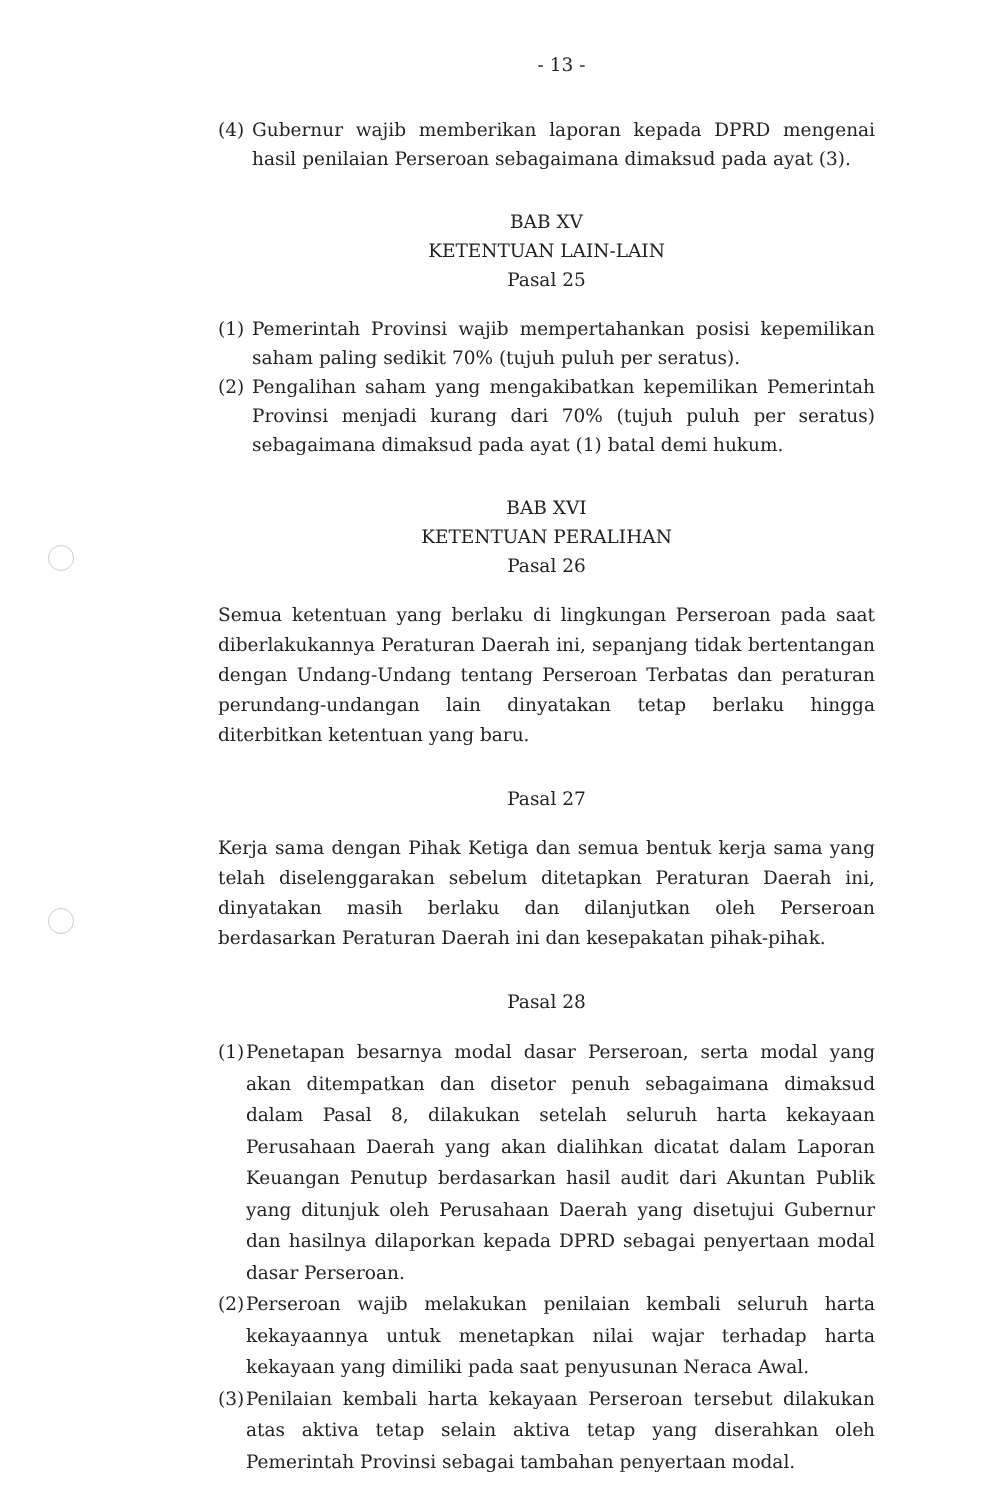- 13 -
(4) Gubernur wajib memberikan laporan kepada DPRD mengenai hasil penilaian Perseroan sebagaimana dimaksud pada ayat (3).
BAB XV
KETENTUAN LAIN-LAIN
Pasal 25
(1) Pemerintah Provinsi wajib mempertahankan posisi kepemilikan saham paling sedikit 70% (tujuh puluh per seratus).
(2) Pengalihan saham yang mengakibatkan kepemilikan Pemerintah Provinsi menjadi kurang dari 70% (tujuh puluh per seratus) sebagaimana dimaksud pada ayat (1) batal demi hukum.
BAB XVI
KETENTUAN PERALIHAN
Pasal 26
Semua ketentuan yang berlaku di lingkungan Perseroan pada saat diberlakukannya Peraturan Daerah ini, sepanjang tidak bertentangan dengan Undang-Undang tentang Perseroan Terbatas dan peraturan perundang-undangan lain dinyatakan tetap berlaku hingga diterbitkan ketentuan yang baru.
Pasal 27
Kerja sama dengan Pihak Ketiga dan semua bentuk kerja sama yang telah diselenggarakan sebelum ditetapkan Peraturan Daerah ini, dinyatakan masih berlaku dan dilanjutkan oleh Perseroan berdasarkan Peraturan Daerah ini dan kesepakatan pihak-pihak.
Pasal 28
(1) Penetapan besarnya modal dasar Perseroan, serta modal yang akan ditempatkan dan disetor penuh sebagaimana dimaksud dalam Pasal 8, dilakukan setelah seluruh harta kekayaan Perusahaan Daerah yang akan dialihkan dicatat dalam Laporan Keuangan Penutup berdasarkan hasil audit dari Akuntan Publik yang ditunjuk oleh Perusahaan Daerah yang disetujui Gubernur dan hasilnya dilaporkan kepada DPRD sebagai penyertaan modal dasar Perseroan.
(2) Perseroan wajib melakukan penilaian kembali seluruh harta kekayaannya untuk menetapkan nilai wajar terhadap harta kekayaan yang dimiliki pada saat penyusunan Neraca Awal.
(3) Penilaian kembali harta kekayaan Perseroan tersebut dilakukan atas aktiva tetap selain aktiva tetap yang diserahkan oleh Pemerintah Provinsi sebagai tambahan penyertaan modal.